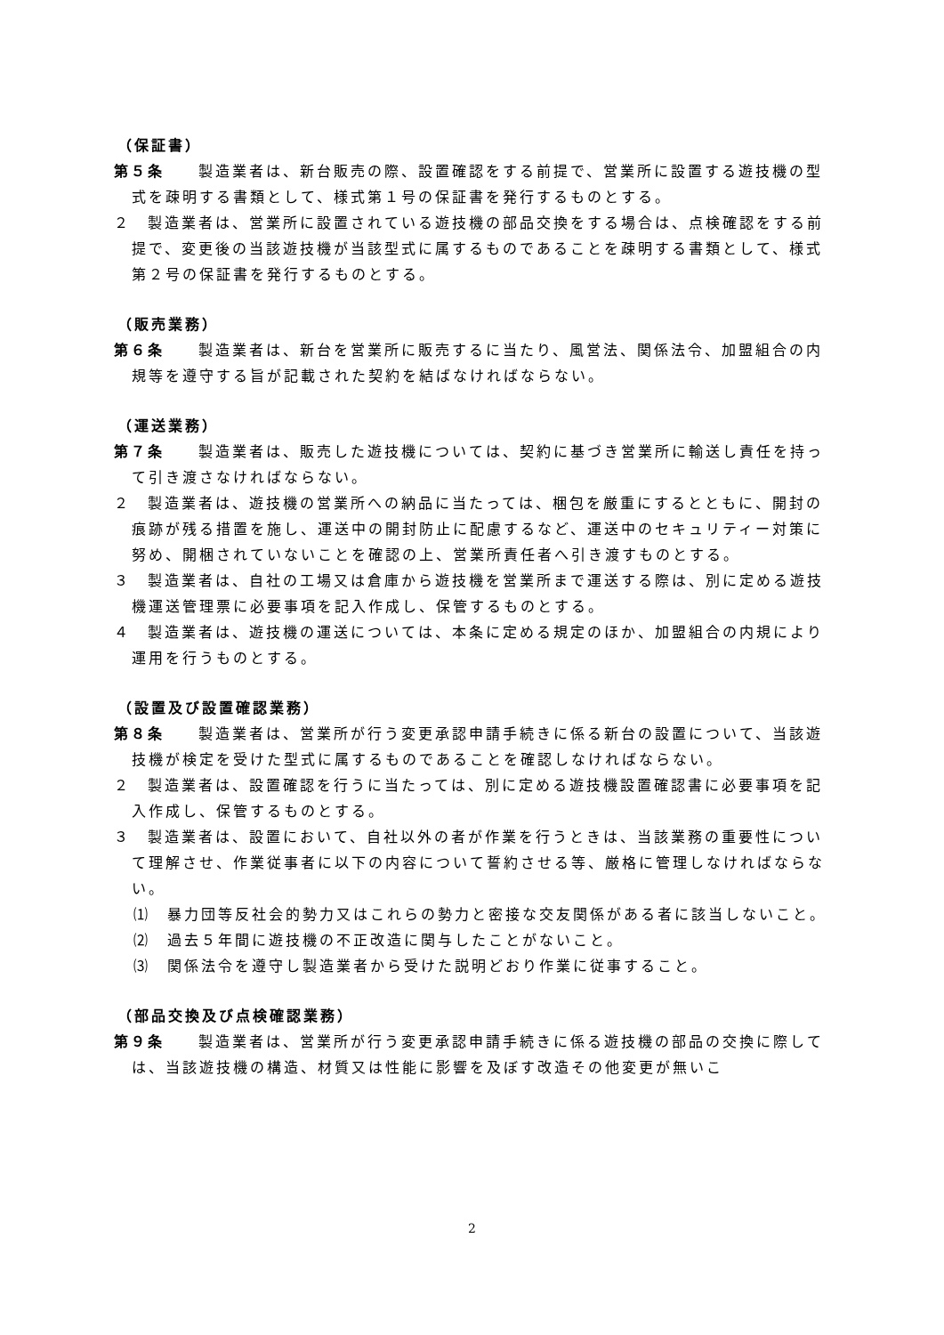（保証書）
第５条　　製造業者は、新台販売の際、設置確認をする前提で、営業所に設置する遊技機の型式を疎明する書類として、様式第１号の保証書を発行するものとする。
２　製造業者は、営業所に設置されている遊技機の部品交換をする場合は、点検確認をする前提で、変更後の当該遊技機が当該型式に属するものであることを疎明する書類として、様式第２号の保証書を発行するものとする。
（販売業務）
第６条　　製造業者は、新台を営業所に販売するに当たり、風営法、関係法令、加盟組合の内規等を遵守する旨が記載された契約を結ばなければならない。
（運送業務）
第７条　　製造業者は、販売した遊技機については、契約に基づき営業所に輸送し責任を持って引き渡さなければならない。
２　製造業者は、遊技機の営業所への納品に当たっては、梱包を厳重にするとともに、開封の痕跡が残る措置を施し、運送中の開封防止に配慮するなど、運送中のセキュリティー対策に努め、開梱されていないことを確認の上、営業所責任者へ引き渡すものとする。
３　製造業者は、自社の工場又は倉庫から遊技機を営業所まで運送する際は、別に定める遊技機運送管理票に必要事項を記入作成し、保管するものとする。
４　製造業者は、遊技機の運送については、本条に定める規定のほか、加盟組合の内規により運用を行うものとする。
（設置及び設置確認業務）
第８条　　製造業者は、営業所が行う変更承認申請手続きに係る新台の設置について、当該遊技機が検定を受けた型式に属するものであることを確認しなければならない。
２　製造業者は、設置確認を行うに当たっては、別に定める遊技機設置確認書に必要事項を記入作成し、保管するものとする。
３　製造業者は、設置において、自社以外の者が作業を行うときは、当該業務の重要性について理解させ、作業従事者に以下の内容について誓約させる等、厳格に管理しなければならない。
⑴　暴力団等反社会的勢力又はこれらの勢力と密接な交友関係がある者に該当しないこと。
⑵　過去５年間に遊技機の不正改造に関与したことがないこと。
⑶　関係法令を遵守し製造業者から受けた説明どおり作業に従事すること。
（部品交換及び点検確認業務）
第９条　　製造業者は、営業所が行う変更承認申請手続きに係る遊技機の部品の交換に際しては、当該遊技機の構造、材質又は性能に影響を及ぼす改造その他変更が無いこ
2